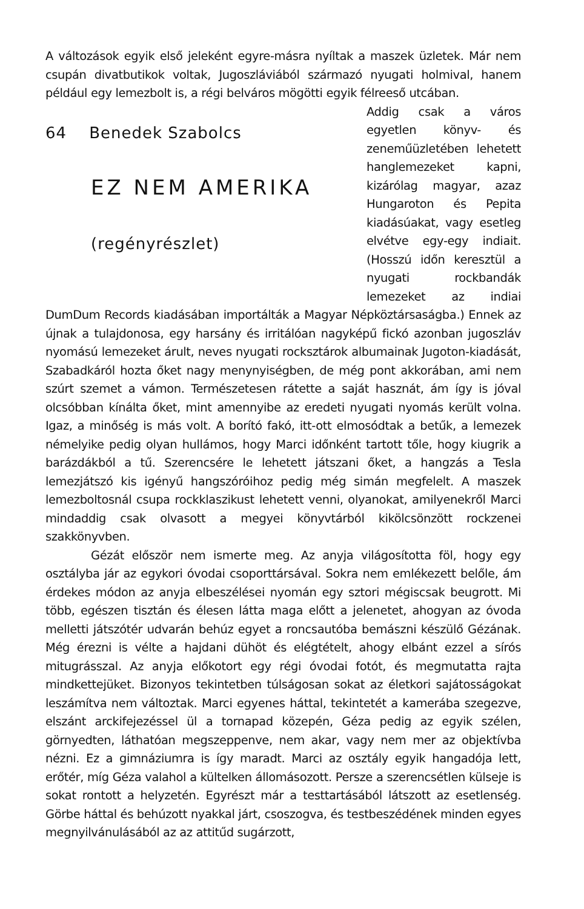A változások egyik első jeleként egyre-másra nyíltak a maszek üzletek. Már nem csupán divatbutikok voltak, Jugoszláviából származó nyugati holmival, hanem például egy lemezbolt is, a régi belváros mögötti egyik félreeső utcában.
64 Benedek Szabolcs
EZ NEM AMERIKA
(regényrészlet)
Addig csak a város egyetlen könyv- és zeneműüzletében lehetett hanglemezeket kapni, kizárólag magyar, azaz Hungaroton és Pepita kiadásúakat, vagy esetleg elvétve egy-egy indiait. (Hosszú időn keresztül a nyugati rockbandák lemezeket az indiai DumDum Records kiadásában importálták a Magyar Népköztársaságba.) Ennek az újnak a tulajdonosa, egy harsány és irritálóan nagyképű fickó azonban jugoszláv nyomású lemezeket árult, neves nyugati rocksztárok albumainak Jugoton-kiadását, Szabadkáról hozta őket nagy menynyiségben, de még pont akkorában, ami nem szúrt szemet a vámon. Természetesen rátette a saját hasznát, ám így is jóval olcsóbban kínálta őket, mint amennyibe az eredeti nyugati nyomás került volna. Igaz, a minőség is más volt. A borító fakó, itt-ott elmosódtak a betűk, a lemezek némelyike pedig olyan hullámos, hogy Marci időnként tartott tőle, hogy kiugrik a barázdákból a tű. Szerencsére le lehetett játszani őket, a hangzás a Tesla lemezjátszó kis igényű hangszóróihoz pedig még simán megfelelt. A maszek lemezboltosnál csupa rockklaszikust lehetett venni, olyanokat, amilyenekről Marci mindaddig csak olvasott a megyei könyvtárból kikölcsönzött rockzenei szakkönyvben.
Gézát először nem ismerte meg. Az anyja világosította föl, hogy egy osztályba jár az egykori óvodai csoporttársával. Sokra nem emlékezett belőle, ám érdekes módon az anyja elbeszélései nyomán egy sztori mégiscsak beugrott. Mi több, egészen tisztán és élesen látta maga előtt a jelenetet, ahogyan az óvoda melletti játszótér udvarán behúz egyet a roncsautóba bemászni készülő Gézának. Még érezni is vélte a hajdani dühöt és elégtételt, ahogy elbánt ezzel a sírós mitugrásszal. Az anyja előkotort egy régi óvodai fotót, és megmutatta rajta mindkettejüket. Bizonyos tekintetben túlságosan sokat az életkori sajátosságokat leszámítva nem változtak. Marci egyenes háttal, tekintetét a kamerába szegezve, elszánt arckifejezéssel ül a tornapad közepén, Géza pedig az egyik szélen, görnyedten, láthatóan megszeppenve, nem akar, vagy nem mer az objektívba nézni. Ez a gimnáziumra is így maradt. Marci az osztály egyik hangadója lett, erőtér, míg Géza valahol a kültelken állomásozott. Persze a szerencsétlen külseje is sokat rontott a helyzetén. Egyrészt már a testtartásából látszott az esetlenség. Görbe háttal és behúzott nyakkal járt, csoszogva, és testbeszédének minden egyes megnyilvánulásából az az attitűd sugárzott,